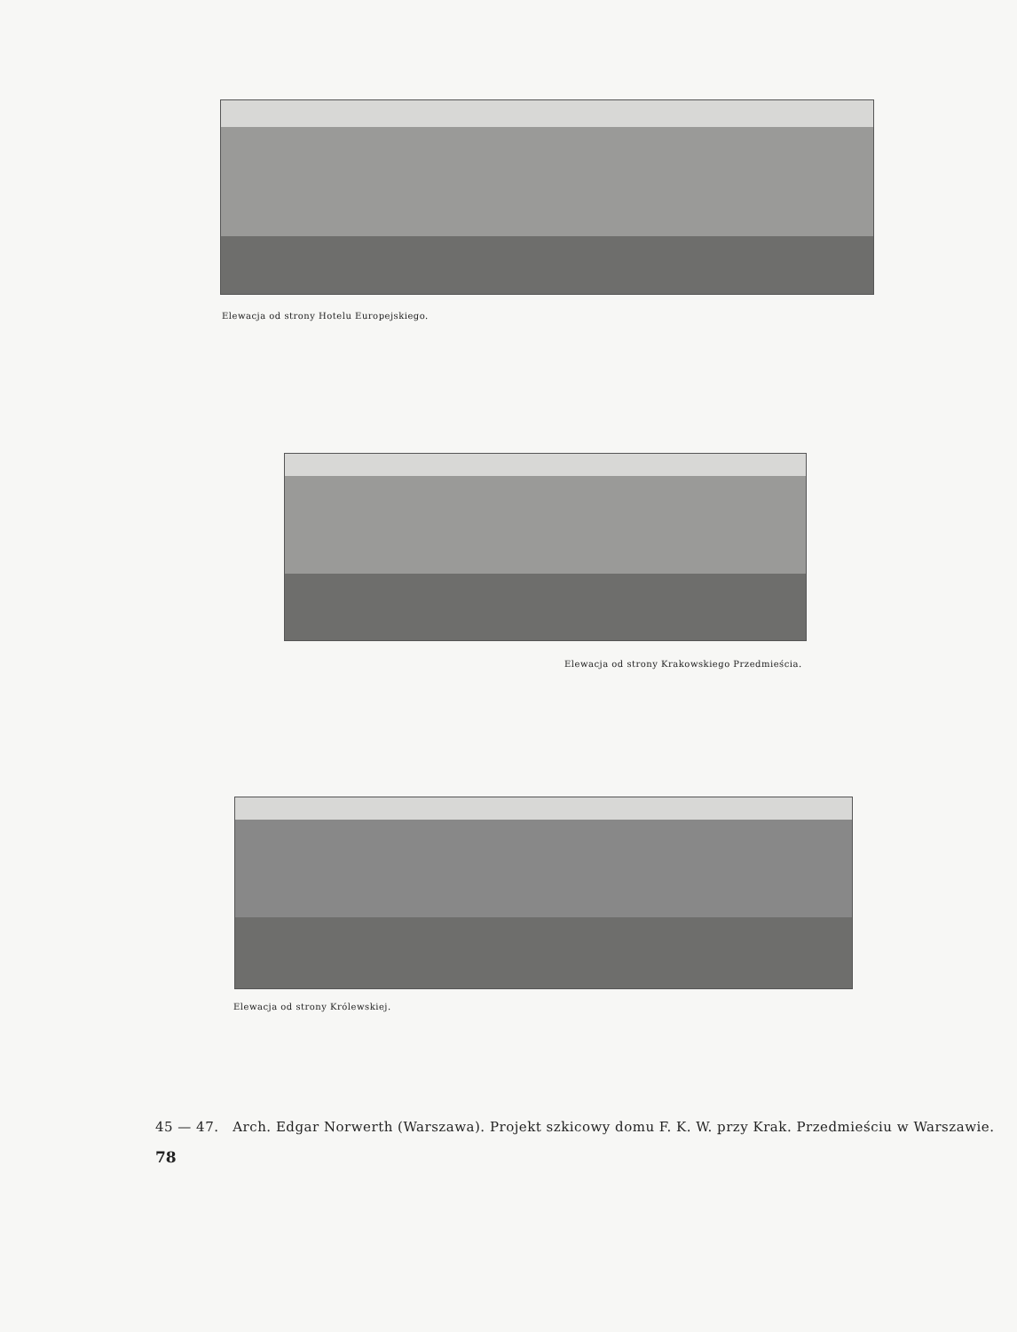Elewacja od strony Hotelu Europejskiego.
Elewacja od strony Krakowskiego Przedmieścia.
Elewacja od strony Królewskiej.
45 — 47. Arch. Edgar Norwerth (Warszawa). Projekt szkicowy domu F. K. W. przy Krak. Przedmieściu w Warszawie.
78